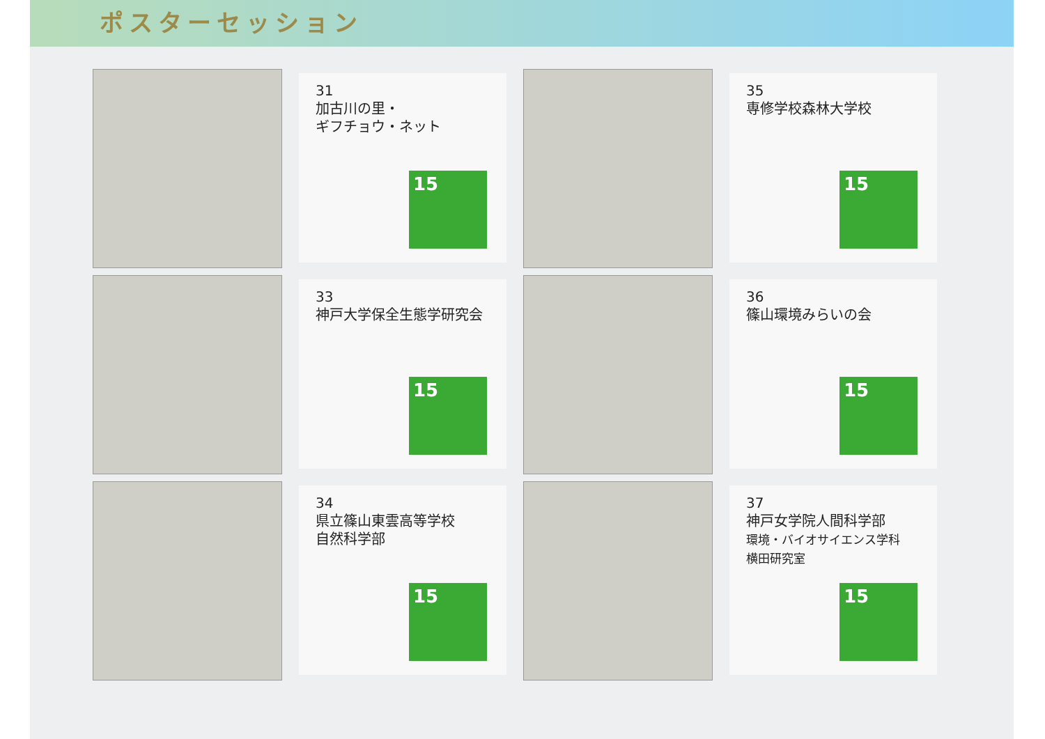ポスターセッション
31
加古川の里・
ギフチョウ・ネット
15
35
専修学校森林大学校
15
33
神戸大学保全生態学研究会
15
36
篠山環境みらいの会
15
34
県立篠山東雲高等学校
自然科学部
15
37
神戸女学院人間科学部
環境・バイオサイエンス学科
横田研究室
15